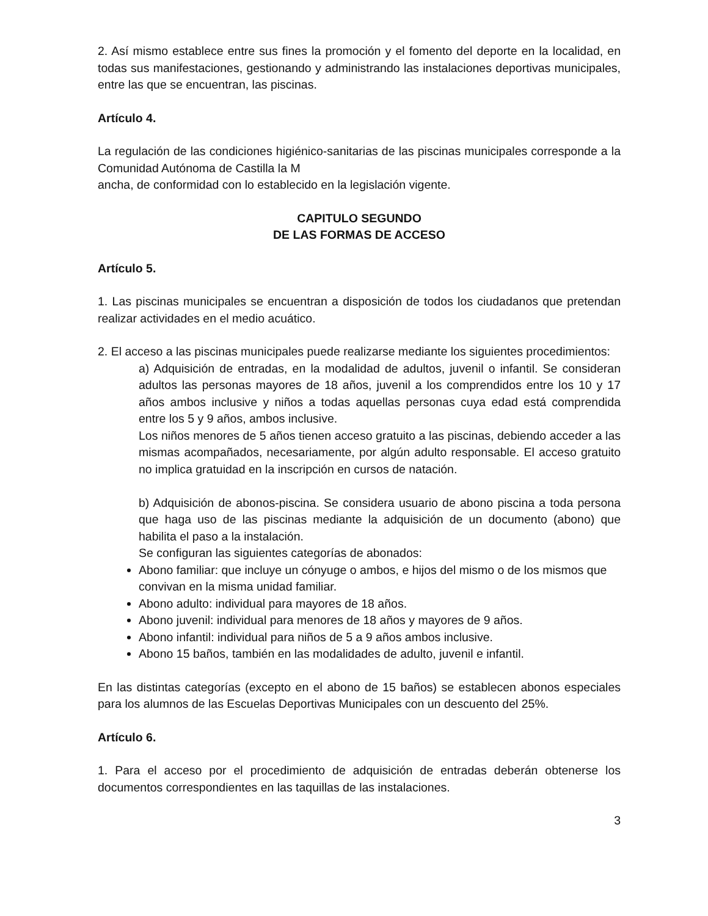2. Así mismo establece entre sus fines la promoción y el fomento del deporte en la localidad, en todas sus manifestaciones, gestionando y administrando las instalaciones deportivas municipales, entre las que se encuentran, las piscinas.
Artículo 4.
La regulación de las condiciones higiénico-sanitarias de las piscinas municipales corresponde a la Comunidad Autónoma de Castilla la M
ancha, de conformidad con lo establecido en la legislación vigente.
CAPITULO SEGUNDO
DE LAS FORMAS DE ACCESO
Artículo 5.
1. Las piscinas municipales se encuentran a disposición de todos los ciudadanos que pretendan realizar actividades en el medio acuático.
2. El acceso a las piscinas municipales puede realizarse mediante los siguientes procedimientos:
a) Adquisición de entradas, en la modalidad de adultos, juvenil o infantil. Se consideran adultos las personas mayores de 18 años, juvenil a los comprendidos entre los 10 y 17 años ambos inclusive y niños a todas aquellas personas cuya edad está comprendida entre los 5 y 9 años, ambos inclusive.
Los niños menores de 5 años tienen acceso gratuito a las piscinas, debiendo acceder a las mismas acompañados, necesariamente, por algún adulto responsable. El acceso gratuito no implica gratuidad en la inscripción en cursos de natación.
b) Adquisición de abonos-piscina. Se considera usuario de abono piscina a toda persona que haga uso de las piscinas mediante la adquisición de un documento (abono) que habilita el paso a la instalación.
Se configuran las siguientes categorías de abonados:
Abono familiar: que incluye un cónyuge o ambos, e hijos del mismo o de los mismos que convivan en la misma unidad familiar.
Abono adulto: individual para mayores de 18 años.
Abono juvenil: individual para menores de 18 años y mayores de 9 años.
Abono infantil: individual para niños de 5 a 9 años ambos inclusive.
Abono 15 baños, también en las modalidades de adulto, juvenil e infantil.
En las distintas categorías (excepto en el abono de 15 baños) se establecen abonos especiales para los alumnos de las Escuelas Deportivas Municipales con un descuento del 25%.
Artículo 6.
1. Para el acceso por el procedimiento de adquisición de entradas deberán obtenerse los documentos correspondientes en las taquillas de las instalaciones.
3